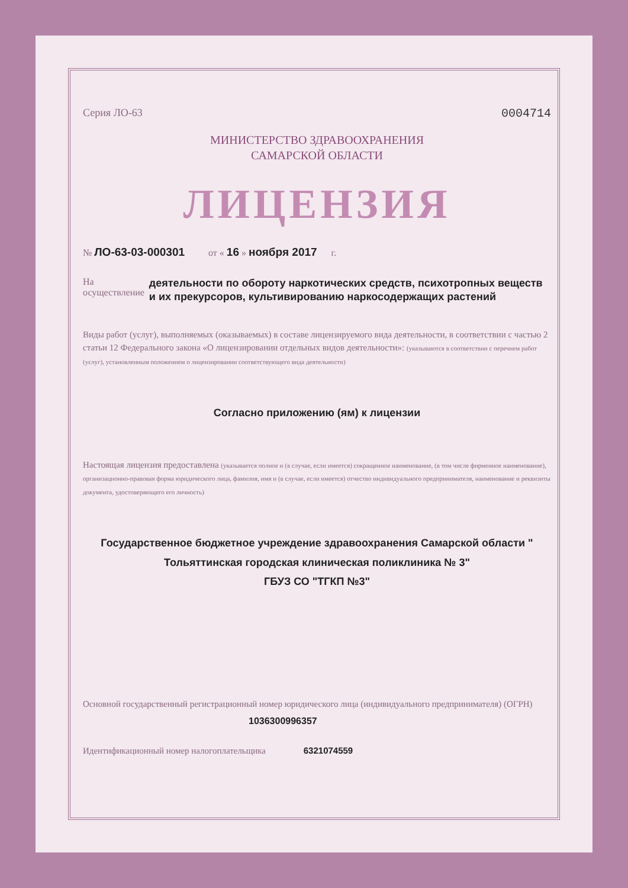Серия ЛО-63 0004714
МИНИСТЕРСТВО ЗДРАВООХРАНЕНИЯ
САМАРСКОЙ ОБЛАСТИ
ЛИЦЕНЗИЯ
№ ЛО-63-03-000301 от « 16 » ноября 2017 г.
На осуществление деятельности по обороту наркотических средств, психотропных веществ и их прекурсоров, культивированию наркосодержащих растений
Виды работ (услуг), выполняемых (оказываемых) в составе лицензируемого вида деятельности, в соответствии с частью 2 статьи 12 Федерального закона «О лицензировании отдельных видов деятельности»: (указываются в соответствии с перечнем работ (услуг), установленным положением о лицензировании соответствующего вида деятельности)
Согласно приложению (ям) к лицензии
Настоящая лицензия предоставлена (указывается полное и (в случае, если имеется) сокращенное наименование, (в том числе фирменное наименование), организационно-правовая форма юридического лица, фамилия, имя и (в случае, если имеется) отчество индивидуального предпринимателя, наименование и реквизиты документа, удостоверяющего его личность)
Государственное бюджетное учреждение здравоохранения Самарской области " Тольяттинская городская клиническая поликлиника № 3"
ГБУЗ СО "ТГКП №3"
Основной государственный регистрационный номер юридического лица (индивидуального предпринимателя) (ОГРН)
1036300996357
Идентификационный номер налогоплательщика 6321074559